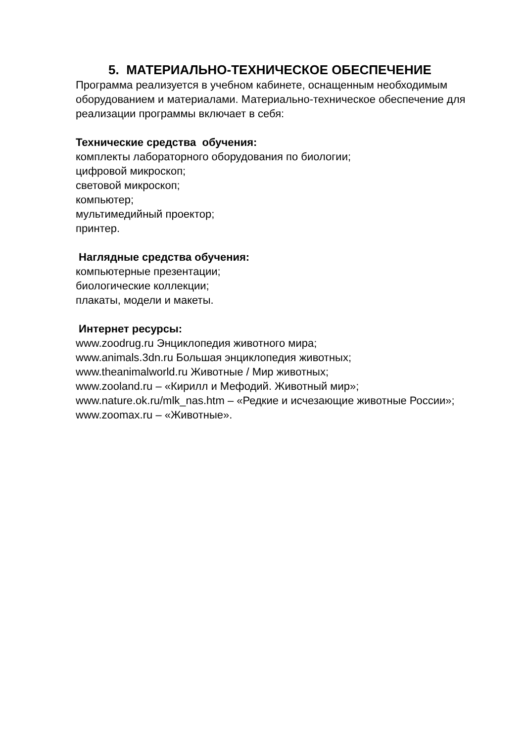5. МАТЕРИАЛЬНО-ТЕХНИЧЕСКОЕ ОБЕСПЕЧЕНИЕ
Программа реализуется в учебном кабинете, оснащенным необходимым оборудованием и материалами. Материально-техническое обеспечение для реализации программы включает в себя:
Технические средства обучения:
комплекты лабораторного оборудования по биологии;
цифровой микроскоп;
световой микроскоп;
компьютер;
мультимедийный проектор;
принтер.
Наглядные средства обучения:
компьютерные презентации;
биологические коллекции;
плакаты, модели и макеты.
Интернет ресурсы:
www.zoodrug.ru Энциклопедия животного мира;
www.animals.3dn.ru Большая энциклопедия животных;
www.theanimalworld.ru Животные / Мир животных;
www.zooland.ru – «Кирилл и Мефодий. Животный мир»;
www.nature.ok.ru/mlk_nas.htm – «Редкие и исчезающие животные России»;
www.zoomax.ru – «Животные».